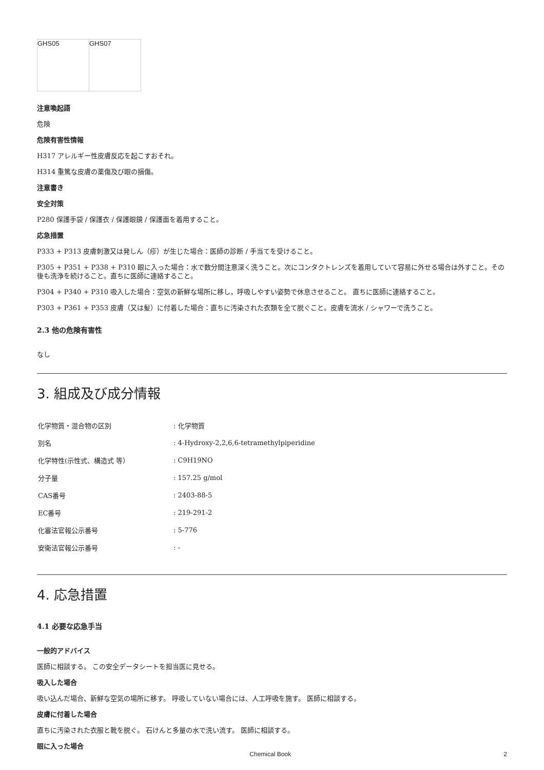| GHS05 | GHS07 |
注意喚起語
危険
危険有害性情報
H317 アレルギー性皮膚反応を起こすおそれ。
H314 重篤な皮膚の薬傷及び眼の損傷。
注意書き
安全対策
P280 保護手袋 / 保護衣 / 保護眼鏡 / 保護面を着用すること。
応急措置
P333 + P313 皮膚刺激又は発しん（疹）が生じた場合：医師の診断 / 手当てを受けること。
P305 + P351 + P338 + P310 眼に入った場合：水で数分間注意深く洗うこと。次にコンタクトレンズを着用していて容易に外せる場合は外すこと。その後も洗浄を続けること。直ちに医師に連絡すること。
P304 + P340 + P310 吸入した場合：空気の新鮮な場所に移し，呼吸しやすい姿勢で休息させること。 直ちに医師に連絡すること。
P303 + P361 + P353 皮膚（又は髪）に付着した場合：直ちに汚染された衣類を全て脱ぐこと。皮膚を流水 / シャワーで洗うこと。
2.3 他の危険有害性
なし
3. 組成及び成分情報
| 化学物質・混合物の区別 | : 化学物質 |
| 別名 | : 4-Hydroxy-2,2,6,6-tetramethylpiperidine |
| 化学特性(示性式、構造式 等） | : C9H19NO |
| 分子量 | : 157.25 g/mol |
| CAS番号 | : 2403-88-5 |
| EC番号 | : 219-291-2 |
| 化審法官報公示番号 | : 5-776 |
| 安衛法官報公示番号 | : - |
4. 応急措置
4.1 必要な応急手当
一般的アドバイス
医師に相談する。 この安全データシートを担当医に見せる。
吸入した場合
吸い込んだ場合、新鮮な空気の場所に移す。 呼吸していない場合には、人工呼吸を施す。 医師に相談する。
皮膚に付着した場合
直ちに汚染された衣服と靴を脱ぐ。 石けんと多量の水で洗い流す。 医師に相談する。
眼に入った場合
Chemical Book 2